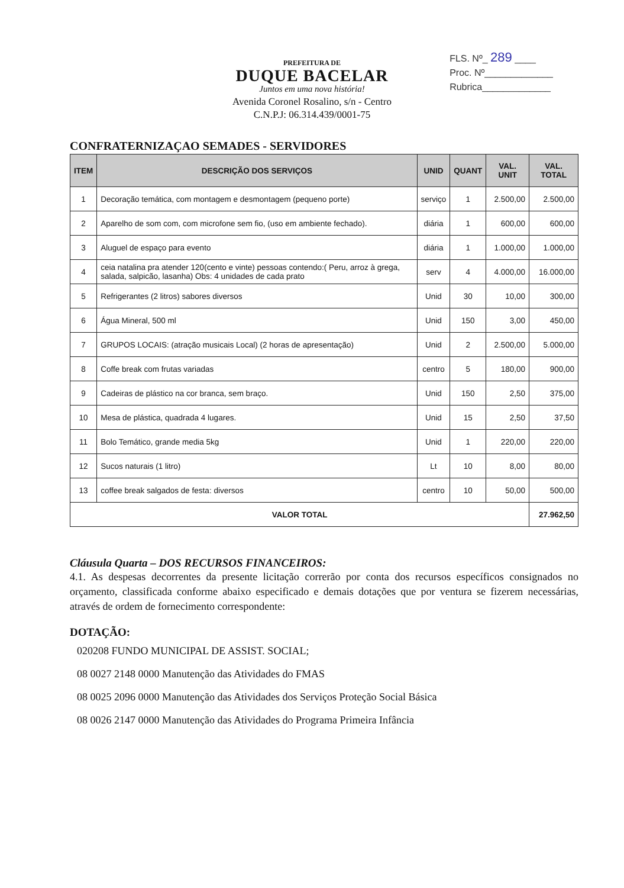FLS. Nº_ 289 ____
Proc. Nº_____________
Rubrica_____________
PREFEITURA DE
DUQUE BACELAR
Juntos em uma nova história!
Avenida Coronel Rosalino, s/n - Centro
C.N.P.J: 06.314.439/0001-75
CONFRATERNIZAÇAO SEMADES - SERVIDORES
| ITEM | DESCRIÇÃO DOS SERVIÇOS | UNID | QUANT | VAL. UNIT | VAL. TOTAL |
| --- | --- | --- | --- | --- | --- |
| 1 | Decoração temática, com montagem e desmontagem (pequeno porte) | serviço | 1 | 2.500,00 | 2.500,00 |
| 2 | Aparelho de som com, com microfone sem fio, (uso em ambiente fechado). | diária | 1 | 600,00 | 600,00 |
| 3 | Aluguel de espaço para evento | diária | 1 | 1.000,00 | 1.000,00 |
| 4 | ceia natalina pra atender 120(cento e vinte) pessoas contendo:( Peru, arroz à grega, salada, salpicão, lasanha) Obs: 4 unidades de cada prato | serv | 4 | 4.000,00 | 16.000,00 |
| 5 | Refrigerantes (2 litros) sabores diversos | Unid | 30 | 10,00 | 300,00 |
| 6 | Água Mineral, 500 ml | Unid | 150 | 3,00 | 450,00 |
| 7 | GRUPOS LOCAIS: (atração musicais Local) (2 horas de apresentação) | Unid | 2 | 2.500,00 | 5.000,00 |
| 8 | Coffe break com frutas variadas | centro | 5 | 180,00 | 900,00 |
| 9 | Cadeiras de plástico na cor branca, sem braço. | Unid | 150 | 2,50 | 375,00 |
| 10 | Mesa de plástica, quadrada 4 lugares. | Unid | 15 | 2,50 | 37,50 |
| 11 | Bolo Temático, grande media 5kg | Unid | 1 | 220,00 | 220,00 |
| 12 | Sucos naturais (1 litro) | Lt | 10 | 8,00 | 80,00 |
| 13 | coffee break salgados de festa: diversos | centro | 10 | 50,00 | 500,00 |
| VALOR TOTAL | | | | | 27.962,50 |
Cláusula Quarta – DOS RECURSOS FINANCEIROS:
4.1. As despesas decorrentes da presente licitação correrão por conta dos recursos específicos consignados no orçamento, classificada conforme abaixo especificado e demais dotações que por ventura se fizerem necessárias, através de ordem de fornecimento correspondente:
DOTAÇÃO:
020208 FUNDO MUNICIPAL DE ASSIST. SOCIAL;
08 0027 2148 0000 Manutenção das Atividades do FMAS
08 0025 2096 0000 Manutenção das Atividades dos Serviços Proteção Social Básica
08 0026 2147 0000 Manutenção das Atividades do Programa Primeira Infância